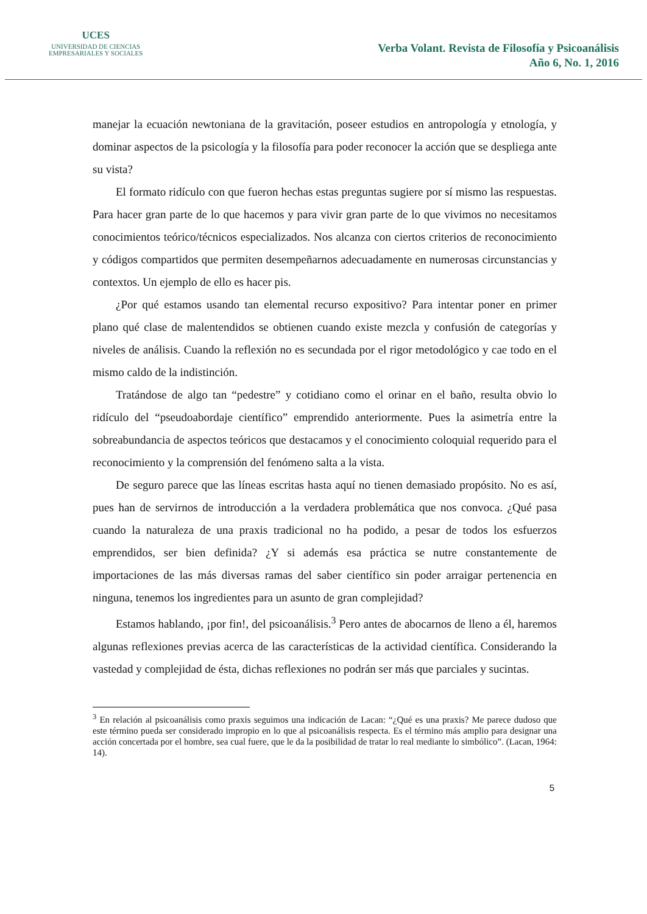UCES
UNIVERSIDAD DE CIENCIAS
EMPRESARIALES Y SOCIALES
Verba Volant. Revista de Filosofía y Psicoanálisis
Año 6, No. 1, 2016
manejar la ecuación newtoniana de la gravitación, poseer estudios en antropología y etnología, y dominar aspectos de la psicología y la filosofía para poder reconocer la acción que se despliega ante su vista?
El formato ridículo con que fueron hechas estas preguntas sugiere por sí mismo las respuestas. Para hacer gran parte de lo que hacemos y para vivir gran parte de lo que vivimos no necesitamos conocimientos teórico/técnicos especializados. Nos alcanza con ciertos criterios de reconocimiento y códigos compartidos que permiten desempeñarnos adecuadamente en numerosas circunstancias y contextos. Un ejemplo de ello es hacer pis.
¿Por qué estamos usando tan elemental recurso expositivo? Para intentar poner en primer plano qué clase de malentendidos se obtienen cuando existe mezcla y confusión de categorías y niveles de análisis. Cuando la reflexión no es secundada por el rigor metodológico y cae todo en el mismo caldo de la indistinción.
Tratándose de algo tan “pedestre” y cotidiano como el orinar en el baño, resulta obvio lo ridículo del “pseudoabordaje científico” emprendido anteriormente. Pues la asimetría entre la sobreabundancia de aspectos teóricos que destacamos y el conocimiento coloquial requerido para el reconocimiento y la comprensión del fenómeno salta a la vista.
De seguro parece que las líneas escritas hasta aquí no tienen demasiado propósito. No es así, pues han de servirnos de introducción a la verdadera problemática que nos convoca. ¿Qué pasa cuando la naturaleza de una praxis tradicional no ha podido, a pesar de todos los esfuerzos emprendidos, ser bien definida? ¿Y si además esa práctica se nutre constantemente de importaciones de las más diversas ramas del saber científico sin poder arraigar pertenencia en ninguna, tenemos los ingredientes para un asunto de gran complejidad?
Estamos hablando, ¡por fin!, del psicoanálisis.<sup>3</sup> Pero antes de abocarnos de lleno a él, haremos algunas reflexiones previas acerca de las características de la actividad científica. Considerando la vastedad y complejidad de ésta, dichas reflexiones no podrán ser más que parciales y sucintas.
<sup>3</sup> En relación al psicoanálisis como praxis seguimos una indicación de Lacan: “¿Qué es una praxis? Me parece dudoso que este término pueda ser considerado impropio en lo que al psicoanálisis respecta. Es el término más amplio para designar una acción concertada por el hombre, sea cual fuere, que le da la posibilidad de tratar lo real mediante lo simbólico”. (Lacan, 1964: 14).
5